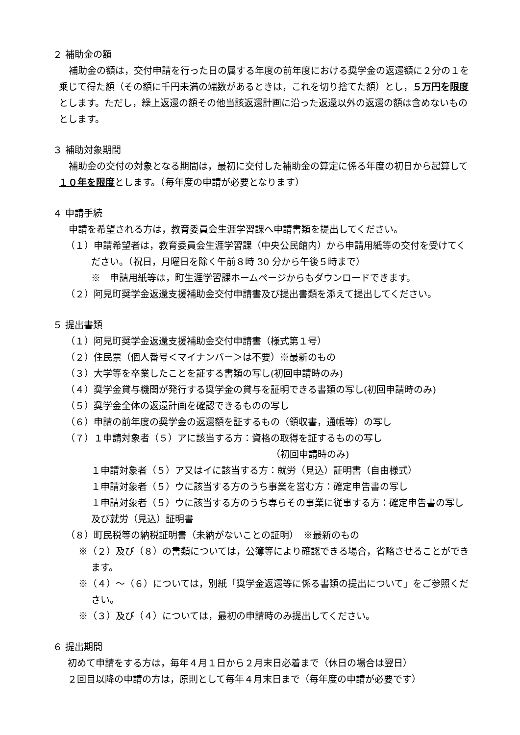２ 補助金の額
補助金の額は，交付申請を行った日の属する年度の前年度における奨学金の返還額に２分の１を乗じて得た額（その額に千円未満の端数があるときは，これを切り捨てた額）とし，５万円を限度とします。ただし，繰上返還の額その他当該返還計画に沿った返還以外の返還の額は含めないものとします。
３ 補助対象期間
補助金の交付の対象となる期間は，最初に交付した補助金の算定に係る年度の初日から起算して１０年を限度とします。（毎年度の申請が必要となります）
４ 申請手続
申請を希望される方は，教育委員会生涯学習課へ申請書類を提出してください。
（１）申請希望者は，教育委員会生涯学習課（中央公民館内）から申請用紙等の交付を受けてください。（祝日，月曜日を除く午前８時 30 分から午後５時まで）
※　申請用紙等は，町生涯学習課ホームページからもダウンロードできます。
（２）阿見町奨学金返還支援補助金交付申請書及び提出書類を添えて提出してください。
５ 提出書類
（１）阿見町奨学金返還支援補助金交付申請書（様式第１号）
（２）住民票（個人番号＜マイナンバー＞は不要）※最新のもの
（３）大学等を卒業したことを証する書類の写し(初回申請時のみ)
（４）奨学金貸与機関が発行する奨学金の貸与を証明できる書類の写し(初回申請時のみ)
（５）奨学金全体の返還計画を確認できるものの写し
（６）申請の前年度の奨学金の返還額を証するもの（領収書，通帳等）の写し
（７）１申請対象者（５）アに該当する方：資格の取得を証するものの写し
（初回申請時のみ)
１申請対象者（５）ア又はイに該当する方：就労（見込）証明書（自由様式）
１申請対象者（５）ウに該当する方のうち事業を営む方：確定申告書の写し
１申請対象者（５）ウに該当する方のうち専らその事業に従事する方：確定申告書の写し及び就労（見込）証明書
（８）町民税等の納税証明書（未納がないことの証明）　※最新のもの
※（２）及び（８）の書類については，公簿等により確認できる場合，省略させることができます。
※（４）～（６）については，別紙「奨学金返還等に係る書類の提出について」をご参照ください。
※（３）及び（４）については，最初の申請時のみ提出してください。
６ 提出期間
初めて申請をする方は，毎年４月１日から２月末日必着まで（休日の場合は翌日）
２回目以降の申請の方は，原則として毎年４月末日まで（毎年度の申請が必要です）